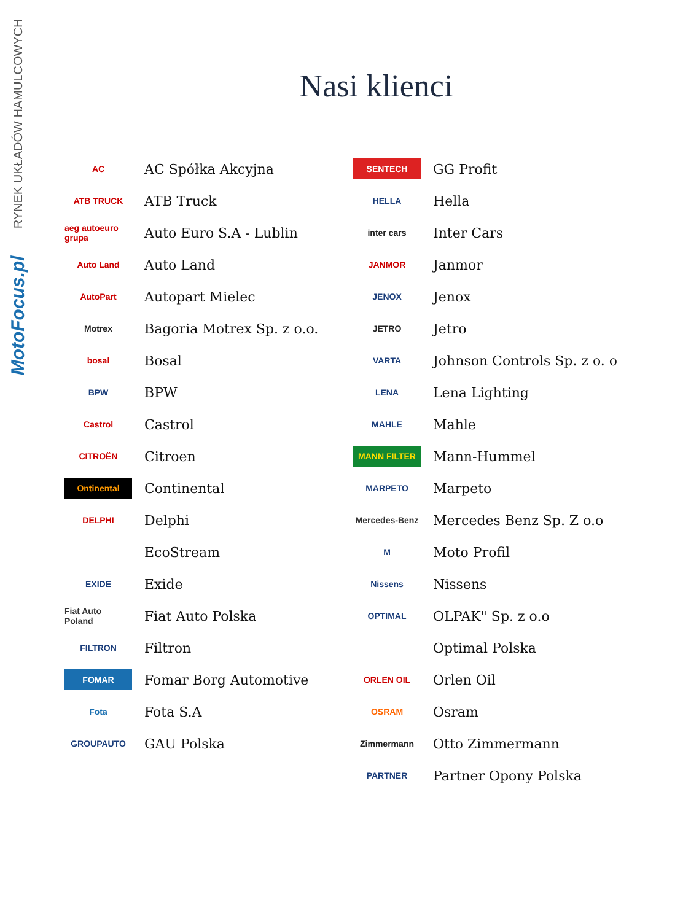MotoFocus.pl RYNEK UKŁADÓW HAMULCOWYCH
Nasi klienci
AC
AC Spółka Akcyjna
ATB TRUCK
ATB Truck
aeg autoeuro grupa
Auto Euro S.A - Lublin
Auto Land
Auto Land
AutoPart
Autopart Mielec
Motrex
Bagoria Motrex Sp. z o.o.
bosal
Bosal
BPW
BPW
Castrol
Castrol
CITROËN
Citroen
Ontinental
Continental
DELPHI
Delphi
EcoStream
EXIDE
Exide
Fiat Auto Poland
Fiat Auto Polska
FILTRON
Filtron
FOMAR
Fomar Borg Automotive
Fota
Fota S.A
GROUPAUTO
GAU Polska
SENTECH
GG Profit
HELLA
Hella
inter cars
Inter Cars
JANMOR
Janmor
JENOX
Jenox
JETRO
Jetro
VARTA
Johnson Controls Sp. z o. o
LENA
Lena Lighting
MAHLE
Mahle
MANN FILTER
Mann-Hummel
MARPETO
Marpeto
Mercedes-Benz
Mercedes Benz Sp. Z o.o
M
Moto Profil
Nissens
Nissens
OPTIMAL
OLPAK" Sp. z o.o
Optimal Polska
ORLEN OIL
Orlen Oil
OSRAM
Osram
Zimmermann
Otto Zimmermann
PARTNER
Partner Opony Polska